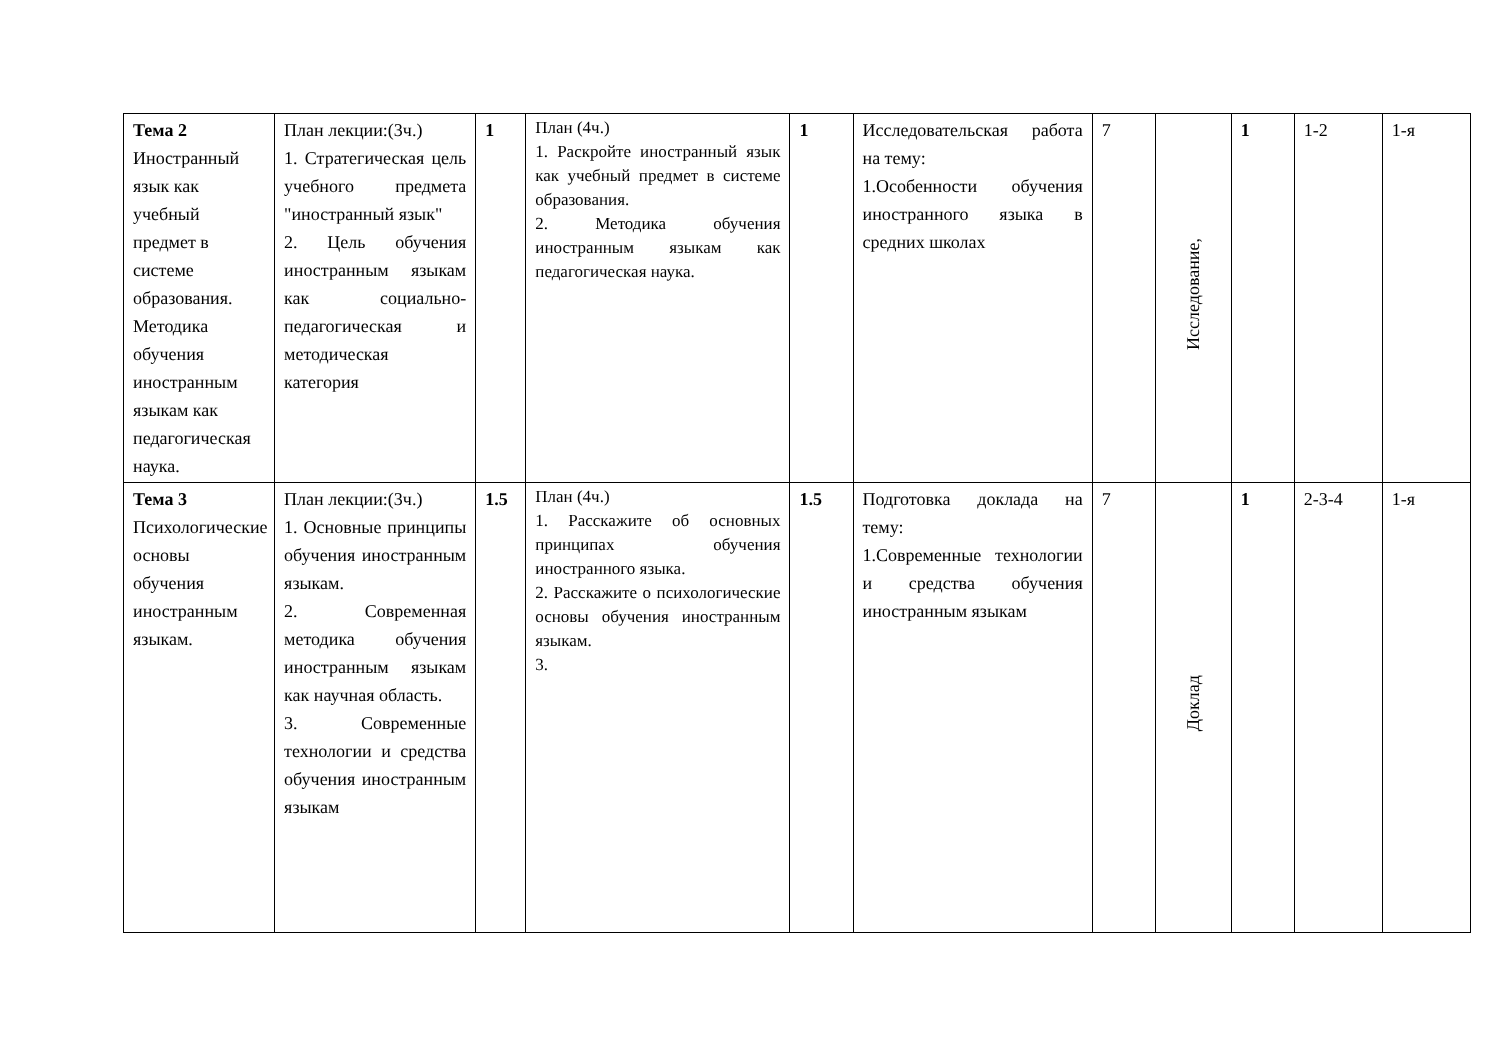| Тема 2 Иностранный язык как учебный предмет в системе образования. Методика обучения иностранным языкам как педагогическая наука. | План лекции:(3ч.) 1. Стратегическая цель учебного предмета "иностранный язык" 2. Цель обучения иностранным языкам как социально-педагогическая и методическая категория | 1 | План (4ч.) 1. Раскройте иностранный язык как учебный предмет в системе образования. 2. Методика обучения иностранным языкам как педагогическая наука. | 1 | Исследовательская работа на тему: 1.Особенности обучения иностранного языка в средних школах | 7 | Исследование, | 1 | 1-2 | 1-я |
| Тема 3 Психологические основы обучения иностранным языкам. | План лекции:(3ч.) 1. Основные принципы обучения иностранным языкам. 2. Современная методика обучения иностранным языкам как научная область. 3. Современные технологии и средства обучения иностранным языкам | 1.5 | План (4ч.) 1. Расскажите об основных принципах обучения иностранного языка. 2. Расскажите о психологические основы обучения иностранным языкам. 3. | 1.5 | Подготовка доклада на тему: 1.Современные технологии и средства обучения иностранным языкам | 7 | Доклад | 1 | 2-3-4 | 1-я |